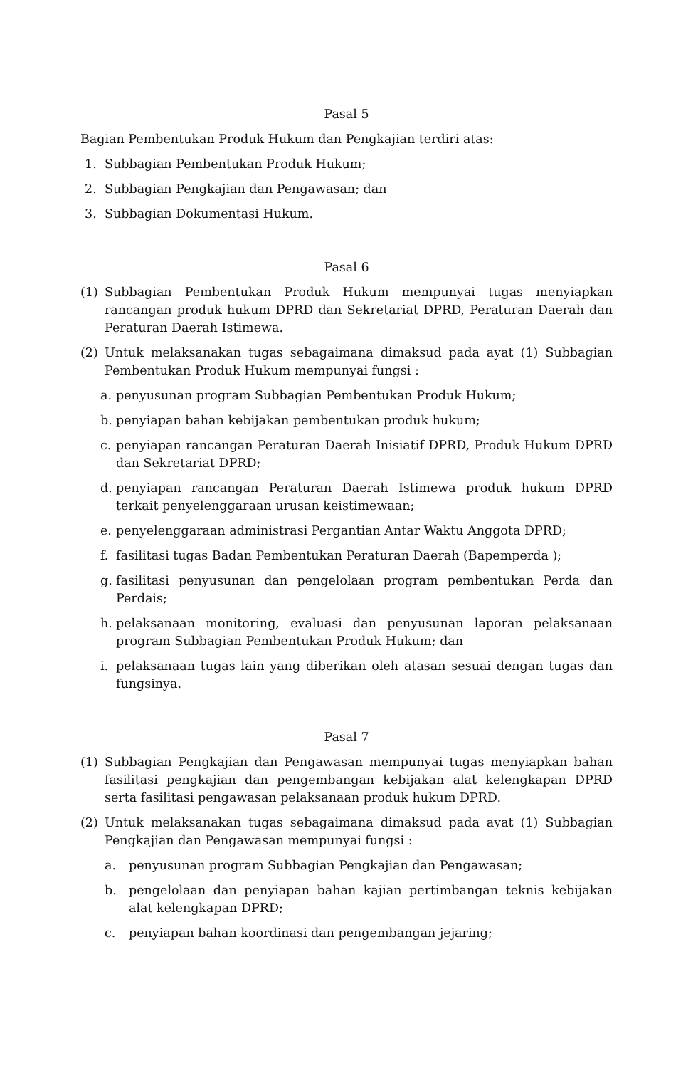Pasal 5
Bagian Pembentukan Produk Hukum dan Pengkajian terdiri atas:
1. Subbagian Pembentukan Produk Hukum;
2. Subbagian Pengkajian dan Pengawasan; dan
3. Subbagian Dokumentasi Hukum.
Pasal 6
(1) Subbagian Pembentukan Produk Hukum mempunyai tugas menyiapkan rancangan produk hukum DPRD dan Sekretariat DPRD, Peraturan Daerah dan Peraturan Daerah Istimewa.
(2) Untuk melaksanakan tugas sebagaimana dimaksud pada ayat (1) Subbagian Pembentukan Produk Hukum mempunyai fungsi :
a. penyusunan program Subbagian Pembentukan Produk Hukum;
b. penyiapan bahan kebijakan pembentukan produk hukum;
c. penyiapan rancangan Peraturan Daerah Inisiatif DPRD, Produk Hukum DPRD dan Sekretariat DPRD;
d. penyiapan rancangan Peraturan Daerah Istimewa produk hukum DPRD terkait penyelenggaraan urusan keistimewaan;
e. penyelenggaraan administrasi Pergantian Antar Waktu Anggota DPRD;
f. fasilitasi tugas Badan Pembentukan Peraturan Daerah (Bapemperda );
g. fasilitasi penyusunan dan pengelolaan program pembentukan Perda dan Perdais;
h. pelaksanaan monitoring, evaluasi dan penyusunan laporan pelaksanaan program Subbagian Pembentukan Produk Hukum; dan
i. pelaksanaan tugas lain yang diberikan oleh atasan sesuai dengan tugas dan fungsinya.
Pasal 7
(1) Subbagian Pengkajian dan Pengawasan mempunyai tugas menyiapkan bahan fasilitasi pengkajian dan pengembangan kebijakan alat kelengkapan DPRD serta fasilitasi pengawasan pelaksanaan produk hukum DPRD.
(2) Untuk melaksanakan tugas sebagaimana dimaksud pada ayat (1) Subbagian Pengkajian dan Pengawasan mempunyai fungsi :
a. penyusunan program Subbagian Pengkajian dan Pengawasan;
b. pengelolaan dan penyiapan bahan kajian pertimbangan teknis kebijakan alat kelengkapan DPRD;
c. penyiapan bahan koordinasi dan pengembangan jejaring;